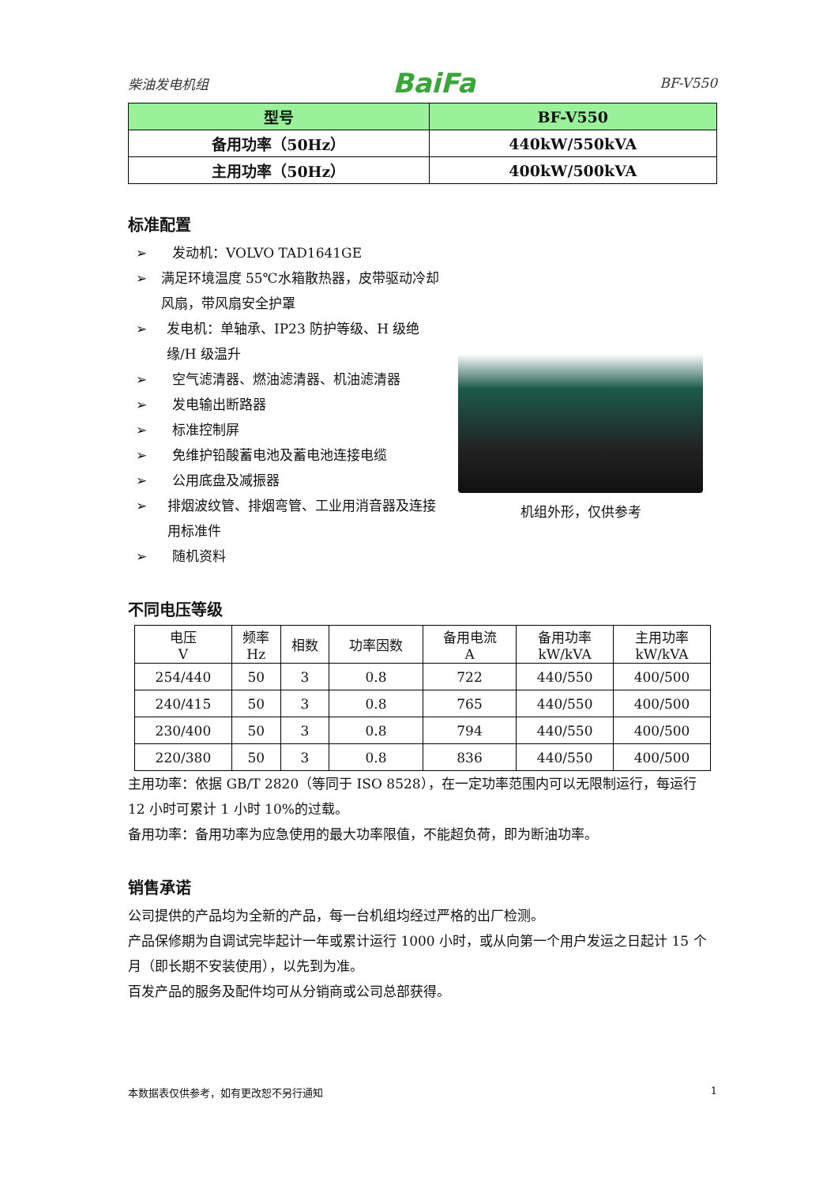柴油发电机组 BaiFa BF-V550
| 型号 | BF-V550 |
| 备用功率（50Hz） | 440kW/550kVA |
| 主用功率（50Hz） | 400kW/500kVA |
标准配置
➢ 发动机：VOLVO TAD1641GE
➢ 满足环境温度 55℃水箱散热器，皮带驱动冷却风扇，带风扇安全护罩
➢ 发电机：单轴承、IP23 防护等级、H 级绝缘/H 级温升
➢ 空气滤清器、燃油滤清器、机油滤清器
➢ 发电输出断路器
➢ 标准控制屏
➢ 免维护铅酸蓄电池及蓄电池连接电缆
➢ 公用底盘及减振器
➢ 排烟波纹管、排烟弯管、工业用消音器及连接用标准件
➢ 随机资料
机组外形，仅供参考
不同电压等级
| 电压 V | 频率 Hz | 相数 | 功率因数 | 备用电流 A | 备用功率 kW/kVA | 主用功率 kW/kVA |
| 254/440 | 50 | 3 | 0.8 | 722 | 440/550 | 400/500 |
| 240/415 | 50 | 3 | 0.8 | 765 | 440/550 | 400/500 |
| 230/400 | 50 | 3 | 0.8 | 794 | 440/550 | 400/500 |
| 220/380 | 50 | 3 | 0.8 | 836 | 440/550 | 400/500 |
主用功率：依据 GB/T 2820（等同于 ISO 8528），在一定功率范围内可以无限制运行，每运行 12 小时可累计 1 小时 10%的过载。
备用功率：备用功率为应急使用的最大功率限值，不能超负荷，即为断油功率。
销售承诺
公司提供的产品均为全新的产品，每一台机组均经过严格的出厂检测。
产品保修期为自调试完毕起计一年或累计运行 1000 小时，或从向第一个用户发运之日起计 15 个月（即长期不安装使用），以先到为准。
百发产品的服务及配件均可从分销商或公司总部获得。
本数据表仅供参考，如有更改恕不另行通知 1